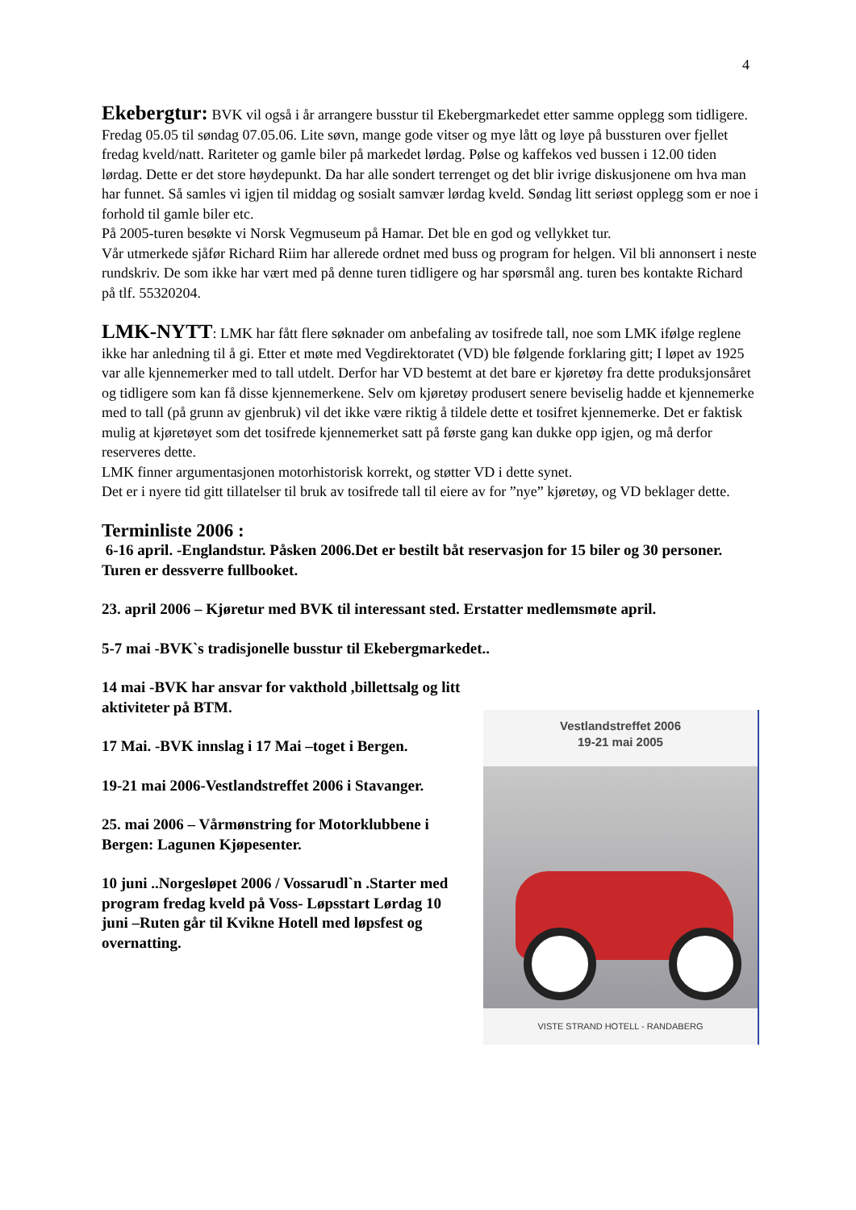4
Ekebergtur: BVK vil også i år arrangere busstur til Ekebergmarkedet etter samme opplegg som tidligere.
Fredag 05.05 til søndag 07.05.06. Lite søvn, mange gode vitser og mye lått og løye på bussturen over fjellet fredag kveld/natt. Rariteter og gamle biler på markedet lørdag. Pølse og kaffekos ved bussen i 12.00 tiden lørdag. Dette er det store høydepunkt. Da har alle sondert terrenget og det blir ivrige diskusjonene om hva man har funnet. Så samles vi igjen til middag og sosialt samvær lørdag kveld. Søndag litt seriøst opplegg som er noe i forhold til gamle biler etc.
På 2005-turen besøkte vi Norsk Vegmuseum på Hamar. Det ble en god og vellykket tur.
Vår utmerkede sjåfør Richard Riim har allerede ordnet med buss og program for helgen. Vil bli annonsert i neste rundskriv. De som ikke har vært med på denne turen tidligere og har spørsmål ang. turen bes kontakte Richard på tlf. 55320204.
LMK-NYTT: LMK har fått flere søknader om anbefaling av tosifrede tall, noe som LMK ifølge reglene ikke har anledning til å gi. Etter et møte med Vegdirektoratet (VD) ble følgende forklaring gitt; I løpet av 1925 var alle kjennemerker med to tall utdelt. Derfor har VD bestemt at det bare er kjøretøy fra dette produksjonsåret og tidligere som kan få disse kjennemerkene. Selv om kjøretøy produsert senere beviselig hadde et kjennemerke med to tall (på grunn av gjenbruk) vil det ikke være riktig å tildele dette et tosifret kjennemerke. Det er faktisk mulig at kjøretøyet som det tosifrede kjennemerket satt på første gang kan dukke opp igjen, og må derfor reserveres dette.
LMK finner argumentasjonen motorhistorisk korrekt, og støtter VD i dette synet.
Det er i nyere tid gitt tillatelser til bruk av tosifrede tall til eiere av for ”nye” kjøretøy, og VD beklager dette.
Terminliste 2006 :
6-16 april. -Englandstur. Påsken 2006.Det er bestilt båt reservasjon for 15 biler og 30 personer. Turen er dessverre fullbooket.
23. april 2006 – Kjøretur med BVK til interessant sted. Erstatter medlemsmøte april.
5-7 mai -BVK`s tradisjonelle busstur til Ekebergmarkedet..
14 mai -BVK har ansvar for vakthold ,billettsalg og litt aktiviteter på BTM.
17 Mai. -BVK innslag i 17 Mai –toget i Bergen.
19-21 mai 2006-Vestlandstreffet 2006 i Stavanger.
25. mai 2006 – Vårmønstring for Motorklubbene i Bergen: Lagunen Kjøpesenter.
10 juni ..Norgesløpet 2006 / Vossarudl`n .Starter med program fredag kveld på Voss- Løpsstart Lørdag 10 juni –Ruten går til Kvikne Hotell med løpsfest og overnatting.
Vestlandstreffet 2006
19-21 mai 2005
VISTE STRAND HOTELL - RANDABERG